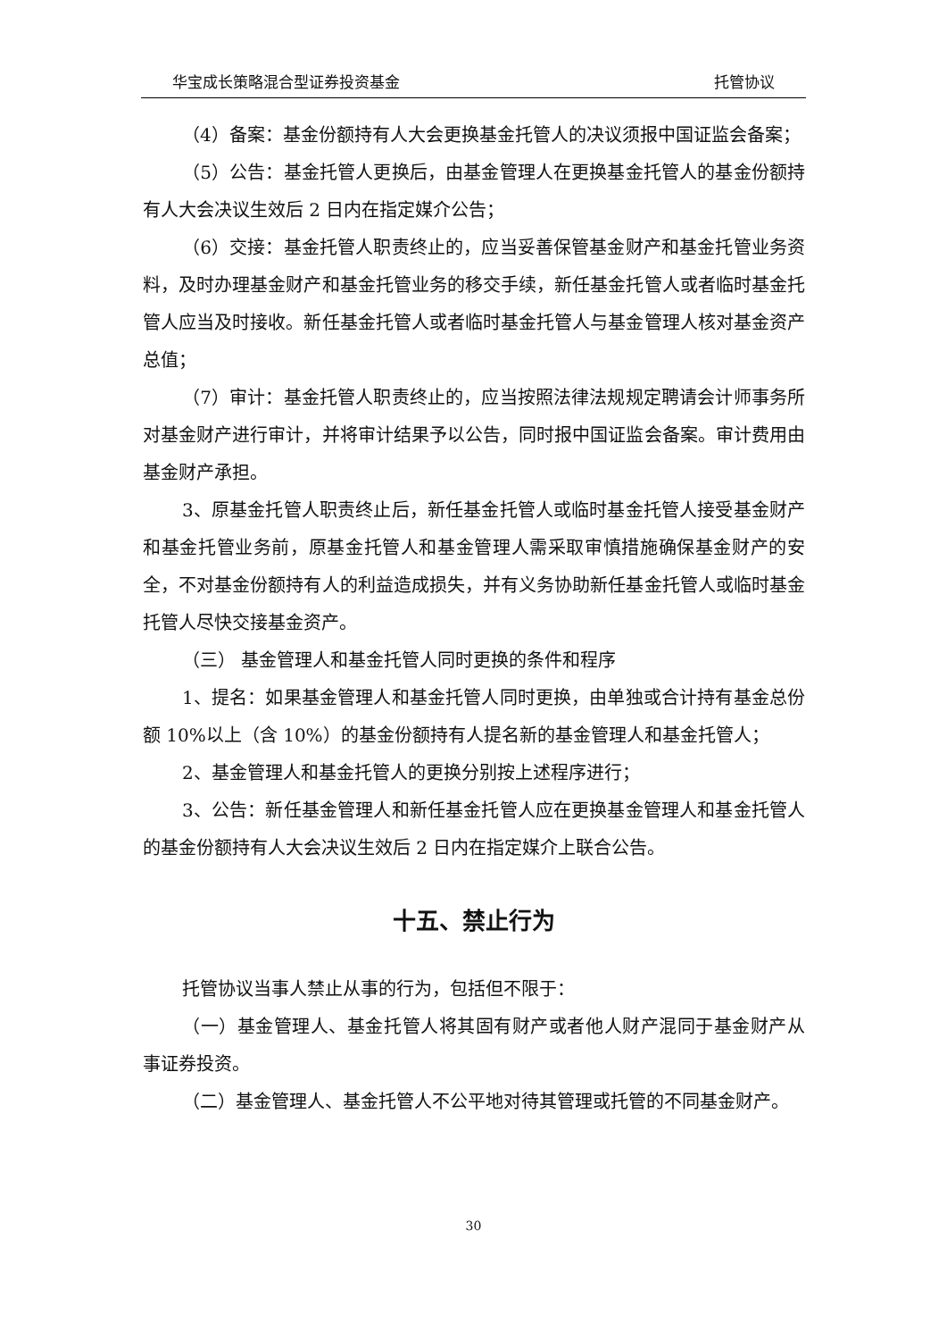华宝成长策略混合型证券投资基金 托管协议
（4）备案：基金份额持有人大会更换基金托管人的决议须报中国证监会备案；
（5）公告：基金托管人更换后，由基金管理人在更换基金托管人的基金份额持有人大会决议生效后 2 日内在指定媒介公告；
（6）交接：基金托管人职责终止的，应当妥善保管基金财产和基金托管业务资料，及时办理基金财产和基金托管业务的移交手续，新任基金托管人或者临时基金托管人应当及时接收。新任基金托管人或者临时基金托管人与基金管理人核对基金资产总值；
（7）审计：基金托管人职责终止的，应当按照法律法规规定聘请会计师事务所对基金财产进行审计，并将审计结果予以公告，同时报中国证监会备案。审计费用由基金财产承担。
3、原基金托管人职责终止后，新任基金托管人或临时基金托管人接受基金财产和基金托管业务前，原基金托管人和基金管理人需采取审慎措施确保基金财产的安全，不对基金份额持有人的利益造成损失，并有义务协助新任基金托管人或临时基金托管人尽快交接基金资产。
（三） 基金管理人和基金托管人同时更换的条件和程序
1、提名：如果基金管理人和基金托管人同时更换，由单独或合计持有基金总份额 10%以上（含 10%）的基金份额持有人提名新的基金管理人和基金托管人；
2、基金管理人和基金托管人的更换分别按上述程序进行；
3、公告：新任基金管理人和新任基金托管人应在更换基金管理人和基金托管人的基金份额持有人大会决议生效后 2 日内在指定媒介上联合公告。
十五、禁止行为
托管协议当事人禁止从事的行为，包括但不限于：
（一）基金管理人、基金托管人将其固有财产或者他人财产混同于基金财产从事证券投资。
（二）基金管理人、基金托管人不公平地对待其管理或托管的不同基金财产。
30